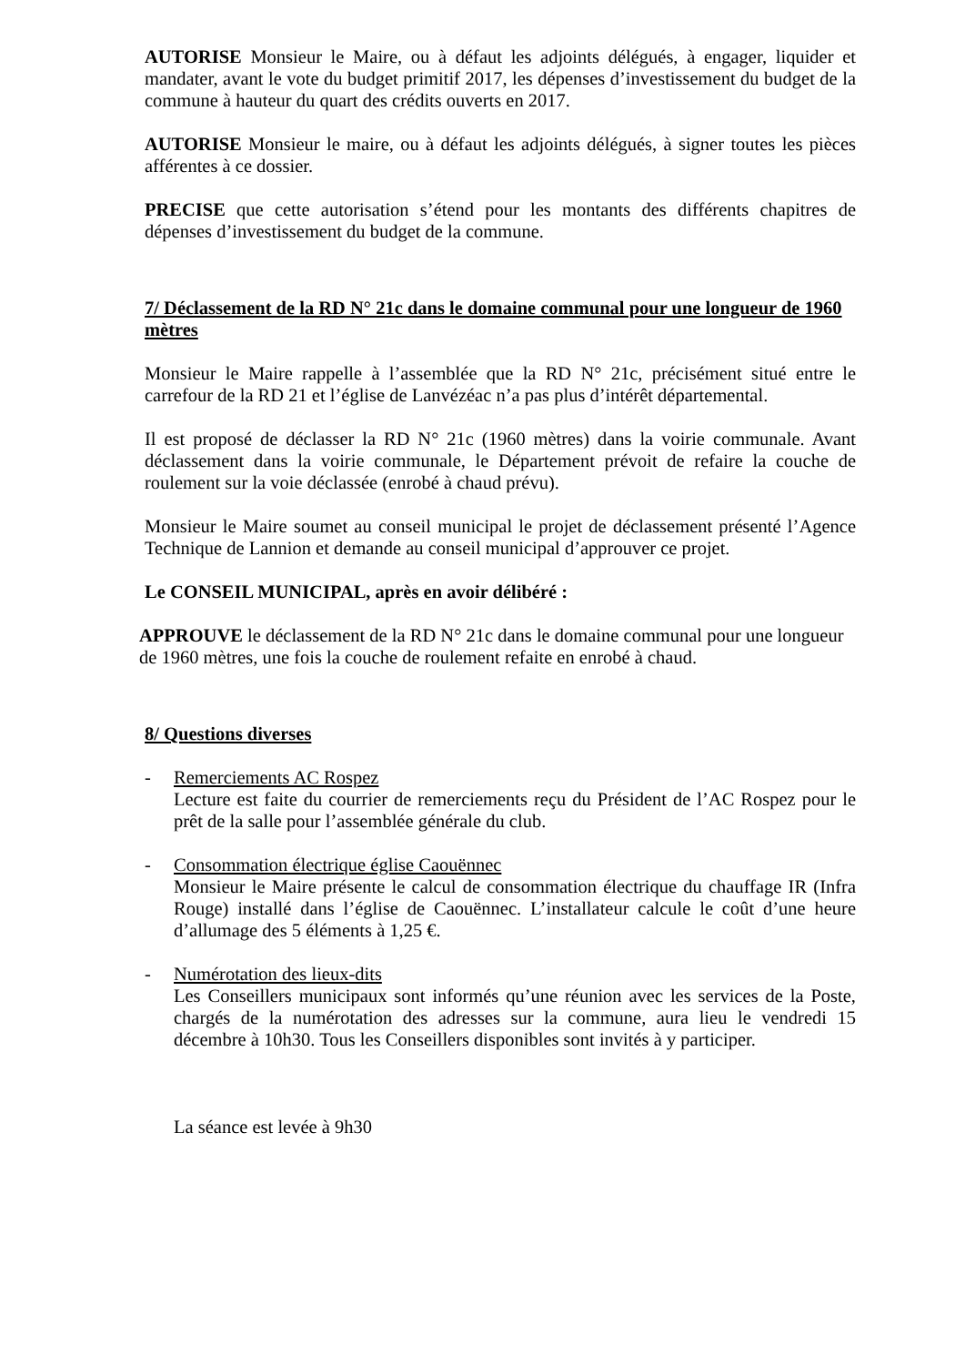AUTORISE Monsieur le Maire, ou à défaut les adjoints délégués, à engager, liquider et mandater, avant le vote du budget primitif 2017, les dépenses d’investissement du budget de la commune à hauteur du quart des crédits ouverts en 2017.
AUTORISE Monsieur le maire, ou à défaut les adjoints délégués, à signer toutes les pièces afférentes à ce dossier.
PRECISE que cette autorisation s’étend pour les montants des différents chapitres de dépenses d’investissement du budget de la commune.
7/ Déclassement de la RD N° 21c dans le domaine communal pour une longueur de 1960 mètres
Monsieur le Maire rappelle à l’assemblée que la RD N° 21c, précisément situé entre le carrefour de la RD 21 et l’église de Lanvézéac n’a pas plus d’intérêt départemental.
Il est proposé de déclasser la RD N° 21c (1960 mètres) dans la voirie communale. Avant déclassement dans la voirie communale, le Département prévoit de refaire la couche de roulement sur la voie déclassée (enrobé à chaud prévu).
Monsieur le Maire soumet au conseil municipal le projet de déclassement présenté l’Agence Technique de Lannion et demande au conseil municipal d’approuver ce projet.
Le CONSEIL MUNICIPAL, après en avoir délibéré :
APPROUVE le déclassement de la RD N° 21c dans le domaine communal pour une longueur de 1960 mètres, une fois la couche de roulement refaite en enrobé à chaud.
8/ Questions diverses
- Remerciements AC Rospez
Lecture est faite du courrier de remerciements reçu du Président de l’AC Rospez pour le prêt de la salle pour l’assemblée générale du club.
- Consommation électrique église Caouënnec
Monsieur le Maire présente le calcul de consommation électrique du chauffage IR (Infra Rouge) installé dans l’église de Caouënnec. L’installateur calcule le coût d’une heure d’allumage des 5 éléments à 1,25 €.
- Numérotation des lieux-dits
Les Conseillers municipaux sont informés qu’une réunion avec les services de la Poste, chargés de la numérotation des adresses sur la commune, aura lieu le vendredi 15 décembre à 10h30. Tous les Conseillers disponibles sont invités à y participer.
La séance est levée à 9h30